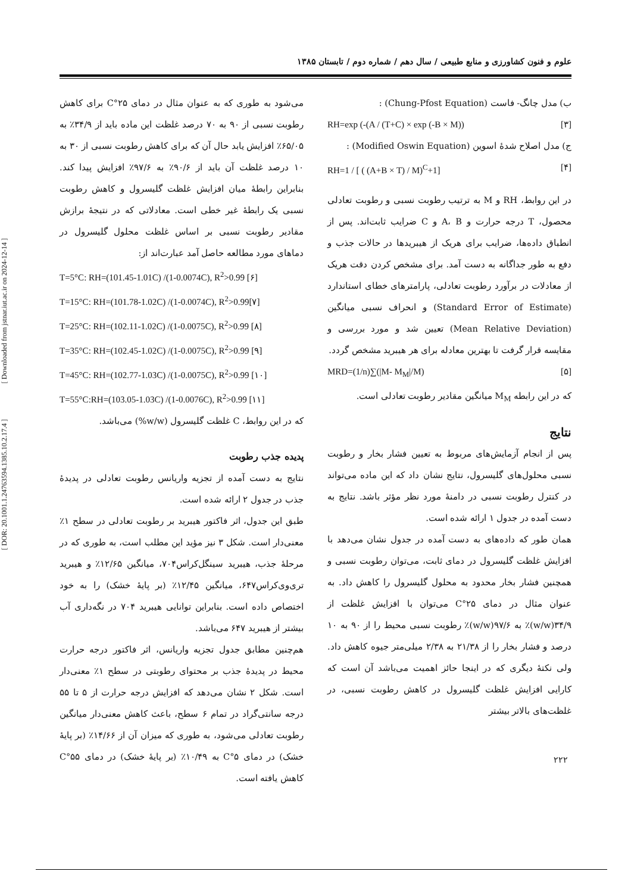علوم و فنون کشاورزی و منابع طبیعی / سال دهم / شماره دوم / تابستان ۱۳۸۵
ب) مدل چانگ- فاست (Chung-Pfost Equation) :
RH=exp (-(A / (T+C) × exp (-B × M)) [۳]
ج) مدل اصلاح شدهٔ اسوین (Modified Oswin Equation) :
RH=1 / [ ( (A+B × T) / M)<sup>C</sup>+1] [۴]
در این روابط، RH و M به ترتیب رطوبت نسبی و رطوبت تعادلی محصول، T درجه حرارت و A، B و C ضرایب ثابت‌اند. پس از انطباق داده‌ها، ضرایب برای هریک از هیبریدها در حالات جذب و دفع به طور جداگانه به دست آمد. برای مشخص کردن دقت هریک از معادلات در برآورد رطوبت تعادلی، پارامترهای خطای استاندارد (Standard Error of Estimate) و انحراف نسبی میانگین (Mean Relative Deviation) تعیین شد و مورد بررسی و مقایسه قرار گرفت تا بهترین معادله برای هر هیبرید مشخص گردد.
MRD=(1/n)∑(|M- M<sub>M</sub>|/M) [۵]
که در این رابطه M<sub>M</sub> میانگین مقادیر رطوبت تعادلی است.
نتایج
پس از انجام آزمایش‌های مربوط به تعیین فشار بخار و رطوبت نسبی محلول‌های گلیسرول، نتایج نشان داد که این ماده می‌تواند در کنترل رطوبت نسبی در دامنهٔ مورد نظر مؤثر باشد. نتایج به دست آمده در جدول ۱ ارائه شده است.
همان طور که داده‌های به دست آمده در جدول نشان می‌دهد با افزایش غلظت گلیسرول در دمای ثابت، می‌توان رطوبت نسبی و همچنین فشار بخار محدود به محلول گلیسرول را کاهش داد. به عنوان مثال در دمای ۲۵°C می‌توان با افزایش غلظت از ۳۴/۹(w/w)٪ به ۹۷/۶(w/w)٪ رطوبت نسبی محیط را از ۹۰ به ۱۰ درصد و فشار بخار را از ۲۱/۳۸ به ۲/۳۸ میلی‌متر جیوه کاهش داد. ولی نکتهٔ دیگری که در اینجا حائز اهمیت می‌باشد آن است که کارایی افزایش غلظت گلیسرول در کاهش رطوبت نسبی، در غلظت‌های بالاتر بیشتر
می‌شود به طوری که به عنوان مثال در دمای ۲۵°C برای کاهش رطوبت نسبی از ۹۰ به ۷۰ درصد غلظت این ماده باید از ۳۴/۹٪ به ۶۵/۰۵٪ افزایش یابد حال آن که برای کاهش رطوبت نسبی از ۳۰ به ۱۰ درصد غلظت آن باید از ۹۰/۶٪ به ۹۷/۶٪ افزایش پیدا کند. بنابراین رابطهٔ میان افزایش غلظت گلیسرول و کاهش رطوبت نسبی یک رابطهٔ غیر خطی است. معادلاتی که در نتیجهٔ برازش مقادیر رطوبت نسبی بر اساس غلظت محلول گلیسرول در دماهای مورد مطالعه حاصل آمد عبارت‌اند از:
T=5°C: RH=(101.45-1.01C) /(1-0.0074C), R<sup>2</sup>>0.99 [۶]
T=15°C: RH=(101.78-1.02C) /(1-0.0074C), R<sup>2</sup>>0.99[۷]
T=25°C: RH=(102.11-1.02C) /(1-0.0075C), R<sup>2</sup>>0.99 [۸]
T=35°C: RH=(102.45-1.02C) /(1-0.0075C), R<sup>2</sup>>0.99 [۹]
T=45°C: RH=(102.77-1.03C) /(1-0.0075C), R<sup>2</sup>>0.99 [۱۰]
T=55°C:RH=(103.05-1.03C) /(1-0.0076C), R<sup>2</sup>>0.99 [۱۱]
که در این روابط، C غلظت گلیسرول (w/w%) می‌باشد.
پدیده جذب رطوبت
نتایج به دست آمده از تجزیه واریانس رطوبت تعادلی در پدیدهٔ جذب در جدول ۲ ارائه شده است.
طبق این جدول، اثر فاکتور هیبرید بر رطوبت تعادلی در سطح ۱٪ معنی‌دار است. شکل ۳ نیز مؤید این مطلب است، به طوری که در مرحلهٔ جذب، هیبرید سینگل‌کراس۷۰۴، میانگین ۱۲/۶۵٪ و هیبرید تری‌وی‌کراس۶۴۷، میانگین ۱۲/۴۵٪ (بر پایهٔ خشک) را به خود اختصاص داده است. بنابراین توانایی هیبرید ۷۰۴ در نگه‌داری آب بیشتر از هیبرید ۶۴۷ می‌باشد.
هم‌چنین مطابق جدول تجزیه واریانس، اثر فاکتور درجه حرارت محیط در پدیدهٔ جذب بر محتوای رطوبتی در سطح ۱٪ معنی‌دار است. شکل ۲ نشان می‌دهد که افزایش درجه حرارت از ۵ تا ۵۵ درجه سانتی‌گراد در تمام ۶ سطح، باعث کاهش معنی‌دار میانگین رطوبت تعادلی می‌شود، به طوری که میزان آن از ۱۴/۶۶٪ (بر پایهٔ خشک) در دمای ۵°C به ۱۰/۴۹٪ (بر پایهٔ خشک) در دمای ۵۵°C کاهش یافته است.
۲۲۲
[ Downloaded from jstnar.iut.ac.ir on 2024-12-14 ]
[ DOR: 20.1001.1.24763594.1385.10.2.17.4 ]